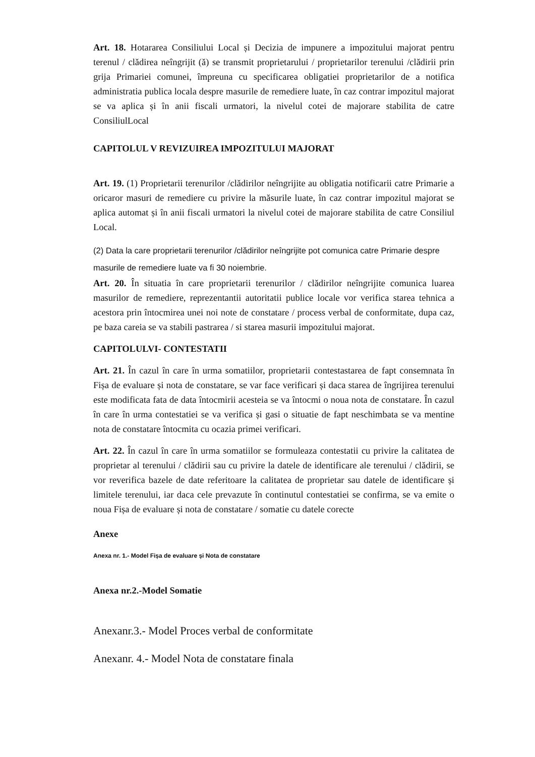Art. 18. Hotararea Consiliului Local și Decizia de impunere a impozitului majorat pentru terenul / clădirea neîngrijit (ă) se transmit proprietarului / proprietarilor terenului /clădirii prin grija Primariei comunei, împreuna cu specificarea obligatiei proprietarilor de a notifica administratia publica locala despre masurile de remediere luate, în caz contrar impozitul majorat se va aplica și în anii fiscali urmatori, la nivelul cotei de majorare stabilita de catre ConsiliulLocal
CAPITOLUL V REVIZUIREA IMPOZITULUI MAJORAT
Art. 19. (1) Proprietarii terenurilor /clădirilor neîngrijite au obligatia notificarii catre Primarie a oricaror masuri de remediere cu privire la măsurile luate, în caz contrar impozitul majorat se aplica automat și în anii fiscali urmatori la nivelul cotei de majorare stabilita de catre Consiliul Local.
(2) Data la care proprietarii terenurilor /clădirilor neîngrijite pot comunica catre Primarie despre masurile de remediere luate va fi 30 noiembrie.
Art. 20. În situatia în care proprietarii terenurilor / clădirilor neîngrijite comunica luarea masurilor de remediere, reprezentantii autoritatii publice locale vor verifica starea tehnica a acestora prin întocmirea unei noi note de constatare / process verbal de conformitate, dupa caz, pe baza careia se va stabili pastrarea / si starea masurii impozitului majorat.
CAPITOLULVI- CONTESTATII
Art. 21. În cazul în care în urma somatiilor, proprietarii contestastarea de fapt consemnata în Fișa de evaluare și nota de constatare, se var face verificari și daca starea de îngrijirea terenului este modificata fata de data întocmirii acesteia se va întocmi o noua nota de constatare. În cazul în care în urma contestatiei se va verifica și gasi o situatie de fapt neschimbata se va mentine nota de constatare întocmita cu ocazia primei verificari.
Art. 22. În cazul în care în urma somatiilor se formuleaza contestatii cu privire la calitatea de proprietar al terenului / clădirii sau cu privire la datele de identificare ale terenului / clădirii, se vor reverifica bazele de date referitoare la calitatea de proprietar sau datele de identificare și limitele terenului, iar daca cele prevazute în continutul contestatiei se confirma, se va emite o noua Fișa de evaluare și nota de constatare / somatie cu datele corecte
Anexe
Anexa nr. 1.- Model Fișa de evaluare și Nota de constatare
Anexa nr.2.-Model Somatie
Anexanr.3.- Model Proces verbal de conformitate
Anexanr. 4.- Model Nota de constatare finala